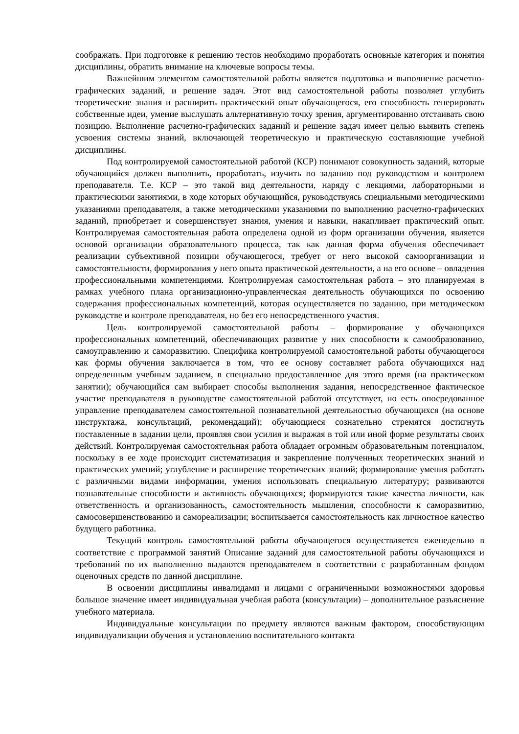соображать. При подготовке к решению тестов необходимо проработать основные категория и понятия дисциплины, обратить внимание на ключевые вопросы темы.
Важнейшим элементом самостоятельной работы является подготовка и выполнение расчетно-графических заданий, и решение задач. Этот вид самостоятельной работы позволяет углубить теоретические знания и расширить практический опыт обучающегося, его способность генерировать собственные идеи, умение выслушать альтернативную точку зрения, аргументированно отстаивать свою позицию. Выполнение расчетно-графических заданий и решение задач имеет целью выявить степень усвоения системы знаний, включающей теоретическую и практическую составляющие учебной дисциплины.
Под контролируемой самостоятельной работой (КСР) понимают совокупность заданий, которые обучающийся должен выполнить, проработать, изучить по заданию под руководством и контролем преподавателя. Т.е. КСР – это такой вид деятельности, наряду с лекциями, лабораторными и практическими занятиями, в ходе которых обучающийся, руководствуясь специальными методическими указаниями преподавателя, а также методическими указаниями по выполнению расчетно-графических заданий, приобретает и совершенствует знания, умения и навыки, накапливает практический опыт. Контролируемая самостоятельная работа определена одной из форм организации обучения, является основой организации образовательного процесса, так как данная форма обучения обеспечивает реализации субъективной позиции обучающегося, требует от него высокой самоорганизации и самостоятельности, формирования у него опыта практической деятельности, а на его основе – овладения профессиональными компетенциями. Контролируемая самостоятельная работа – это планируемая в рамках учебного плана организационно-управленческая деятельность обучающихся по освоению содержания профессиональных компетенций, которая осуществляется по заданию, при методическом руководстве и контроле преподавателя, но без его непосредственного участия.
Цель контролируемой самостоятельной работы – формирование у обучающихся профессиональных компетенций, обеспечивающих развитие у них способности к самообразованию, самоуправлению и саморазвитию. Специфика контролируемой самостоятельной работы обучающегося как формы обучения заключается в том, что ее основу составляет работа обучающихся над определенным учебным заданием, в специально предоставленное для этого время (на практическом занятии); обучающийся сам выбирает способы выполнения задания, непосредственное фактическое участие преподавателя в руководстве самостоятельной работой отсутствует, но есть опосредованное управление преподавателем самостоятельной познавательной деятельностью обучающихся (на основе инструктажа, консультаций, рекомендаций); обучающиеся сознательно стремятся достигнуть поставленные в задании цели, проявляя свои усилия и выражая в той или иной форме результаты своих действий. Контролируемая самостоятельная работа обладает огромным образовательным потенциалом, поскольку в ее ходе происходит систематизация и закрепление полученных теоретических знаний и практических умений; углубление и расширение теоретических знаний; формирование умения работать с различными видами информации, умения использовать специальную литературу; развиваются познавательные способности и активность обучающихся; формируются такие качества личности, как ответственность и организованность, самостоятельность мышления, способности к саморазвитию, самосовершенствованию и самореализации; воспитывается самостоятельность как личностное качество будущего работника.
Текущий контроль самостоятельной работы обучающегося осуществляется еженедельно в соответствие с программой занятий Описание заданий для самостоятельной работы обучающихся и требований по их выполнению выдаются преподавателем в соответствии с разработанным фондом оценочных средств по данной дисциплине.
В освоении дисциплины инвалидами и лицами с ограниченными возможностями здоровья большое значение имеет индивидуальная учебная работа (консультации) – дополнительное разъяснение учебного материала.
Индивидуальные консультации по предмету являются важным фактором, способствующим индивидуализации обучения и установлению воспитательного контакта